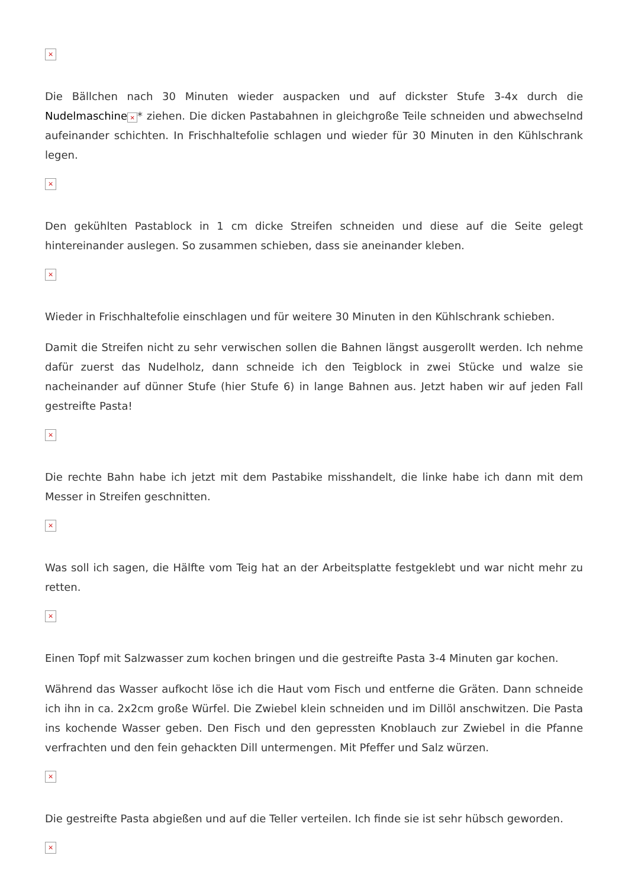×
Die Bällchen nach 30 Minuten wieder auspacken und auf dickster Stufe 3-4x durch die Nudelmaschine × * ziehen. Die dicken Pastabahnen in gleichgroße Teile schneiden und abwechselnd aufeinander schichten. In Frischhaltefolie schlagen und wieder für 30 Minuten in den Kühlschrank legen.
×
Den gekühlten Pastablock in 1 cm dicke Streifen schneiden und diese auf die Seite gelegt hintereinander auslegen. So zusammen schieben, dass sie aneinander kleben.
×
Wieder in Frischhaltefolie einschlagen und für weitere 30 Minuten in den Kühlschrank schieben.
Damit die Streifen nicht zu sehr verwischen sollen die Bahnen längst ausgerollt werden. Ich nehme dafür zuerst das Nudelholz, dann schneide ich den Teigblock in zwei Stücke und walze sie nacheinander auf dünner Stufe (hier Stufe 6) in lange Bahnen aus. Jetzt haben wir auf jeden Fall gestreifte Pasta!
×
Die rechte Bahn habe ich jetzt mit dem Pastabike misshandelt, die linke habe ich dann mit dem Messer in Streifen geschnitten.
×
Was soll ich sagen, die Hälfte vom Teig hat an der Arbeitsplatte festgeklebt und war nicht mehr zu retten.
×
Einen Topf mit Salzwasser zum kochen bringen und die gestreifte Pasta 3-4 Minuten gar kochen.
Während das Wasser aufkocht löse ich die Haut vom Fisch und entferne die Gräten. Dann schneide ich ihn in ca. 2x2cm große Würfel. Die Zwiebel klein schneiden und im Dillöl anschwitzen. Die Pasta ins kochende Wasser geben. Den Fisch und den gepressten Knoblauch zur Zwiebel in die Pfanne verfrachten und den fein gehackten Dill untermengen. Mit Pfeffer und Salz würzen.
×
Die gestreifte Pasta abgießen und auf die Teller verteilen. Ich finde sie ist sehr hübsch geworden.
×